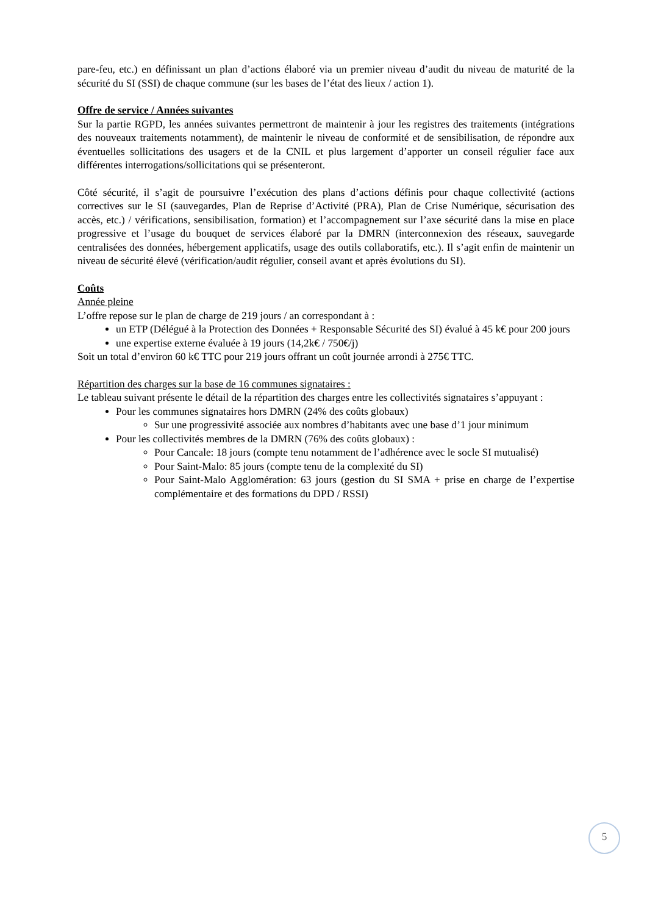pare-feu, etc.) en définissant un plan d’actions élaboré via un premier niveau d’audit du niveau de maturité de la sécurité du SI (SSI) de chaque commune (sur les bases de l’état des lieux / action 1).
Offre de service / Années suivantes
Sur la partie RGPD, les années suivantes permettront de maintenir à jour les registres des traitements (intégrations des nouveaux traitements notamment), de maintenir le niveau de conformité et de sensibilisation, de répondre aux éventuelles sollicitations des usagers et de la CNIL et plus largement d’apporter un conseil régulier face aux différentes interrogations/sollicitations qui se présenteront.
Côté sécurité, il s’agit de poursuivre l’exécution des plans d’actions définis pour chaque collectivité (actions correctives sur le SI (sauvegardes, Plan de Reprise d’Activité (PRA), Plan de Crise Numérique, sécurisation des accès, etc.) / vérifications, sensibilisation, formation) et l’accompagnement sur l’axe sécurité dans la mise en place progressive et l’usage du bouquet de services élaboré par la DMRN (interconnexion des réseaux, sauvegarde centralisées des données, hébergement applicatifs, usage des outils collaboratifs, etc.). Il s’agit enfin de maintenir un niveau de sécurité élevé (vérification/audit régulier, conseil avant et après évolutions du SI).
Coûts
Année pleine
L’offre repose sur le plan de charge de 219 jours / an correspondant à :
un ETP (Délégué à la Protection des Données + Responsable Sécurité des SI) évalué à 45 k€ pour 200 jours
une expertise externe évaluée à 19 jours (14,2k€ / 750€/j)
Soit un total d’environ 60 k€ TTC pour 219 jours offrant un coût journée arrondi à 275€ TTC.
Répartition des charges sur la base de 16 communes signataires :
Le tableau suivant présente le détail de la répartition des charges entre les collectivités signataires s’appuyant :
Pour les communes signataires hors DMRN (24% des coûts globaux)
Sur une progressivité associée aux nombres d’habitants avec une base d’1 jour minimum
Pour les collectivités membres de la DMRN (76% des coûts globaux) :
Pour Cancale: 18 jours (compte tenu notamment de l’adhérence avec le socle SI mutualisé)
Pour Saint-Malo: 85 jours (compte tenu de la complexité du SI)
Pour Saint-Malo Agglomération: 63 jours (gestion du SI SMA + prise en charge de l’expertise complémentaire et des formations du DPD / RSSI)
5